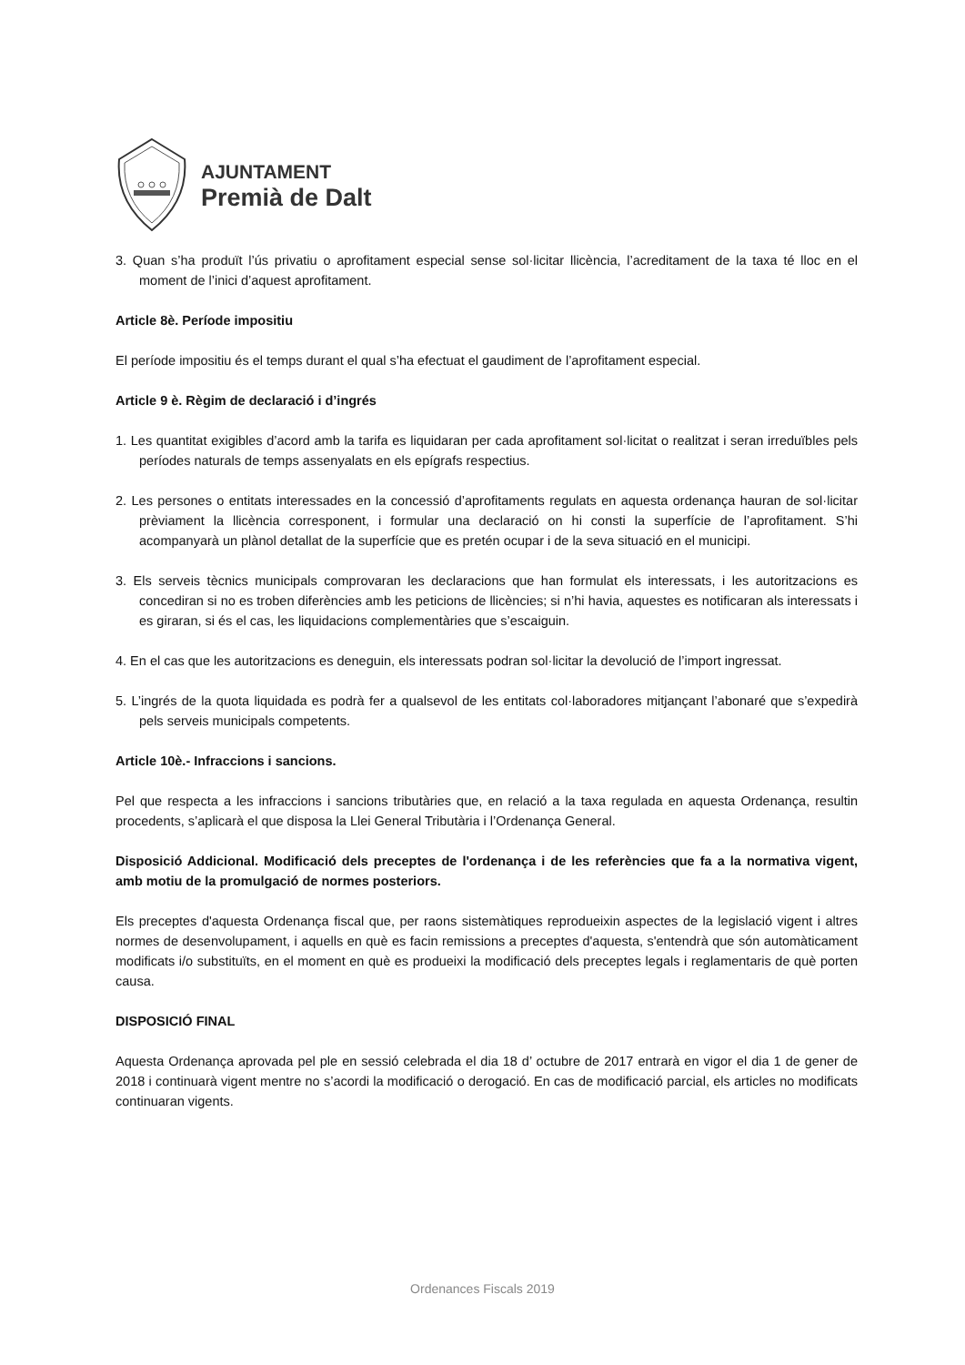AJUNTAMENT
Premià de Dalt
3. Quan s’ha produït l’ús privatiu o aprofitament especial sense sol·licitar llicència, l’acreditament de la taxa té lloc en el moment de l’inici d’aquest aprofitament.
Article 8è. Període impositiu
El període impositiu és el temps durant el qual s’ha efectuat el gaudiment de l’aprofitament especial.
Article 9 è. Règim de declaració i d’ingrés
1. Les quantitat exigibles d’acord amb la tarifa es liquidaran per cada aprofitament sol·licitat o realitzat i seran irreduïbles pels períodes naturals de temps assenyalats en els epígrafs respectius.
2. Les persones o entitats interessades en la concessió d’aprofitaments regulats en aquesta ordenança hauran de sol·licitar prèviament la llicència corresponent, i formular una declaració on hi consti la superfície de l’aprofitament. S’hi acompanyarà un plànol detallat de la superfície que es pretén ocupar i de la seva situació en el municipi.
3. Els serveis tècnics municipals comprovaran les declaracions que han formulat els interessats, i les autoritzacions es concediran si no es troben diferències amb les peticions de llicències; si n’hi havia, aquestes es notificaran als interessats i es giraran, si és el cas, les liquidacions complementàries que s’escaiguin.
4. En el cas que les autoritzacions es deneguin, els interessats podran sol·licitar la devolució de l’import ingressat.
5. L’ingrés de la quota liquidada es podrà fer a qualsevol de les entitats col·laboradores mitjançant l’abonaré que s’expedirà pels serveis municipals competents.
Article 10è.- Infraccions i sancions.
Pel que respecta a les infraccions i sancions tributàries que, en relació a la taxa regulada en aquesta Ordenança, resultin procedents, s’aplicarà el que disposa la Llei General Tributària i l’Ordenança General.
Disposició Addicional. Modificació dels preceptes de l'ordenança i de les referències que fa a la normativa vigent, amb motiu de la promulgació de normes posteriors.
Els preceptes d'aquesta Ordenança fiscal que, per raons sistemàtiques reprodueixin aspectes de la legislació vigent i altres normes de desenvolupament, i aquells en què es facin remissions a preceptes d'aquesta, s'entendrà que són automàticament modificats i/o substituïts, en el moment en què es produeixi la modificació dels preceptes legals i reglamentaris de què porten causa.
DISPOSICIÓ FINAL
Aquesta Ordenança aprovada pel ple en sessió celebrada el dia 18 d’ octubre de 2017 entrarà en vigor el dia 1 de gener de 2018 i continuarà vigent mentre no s’acordi la modificació o derogació. En cas de modificació parcial, els articles no modificats continuaran vigents.
Ordenances Fiscals 2019